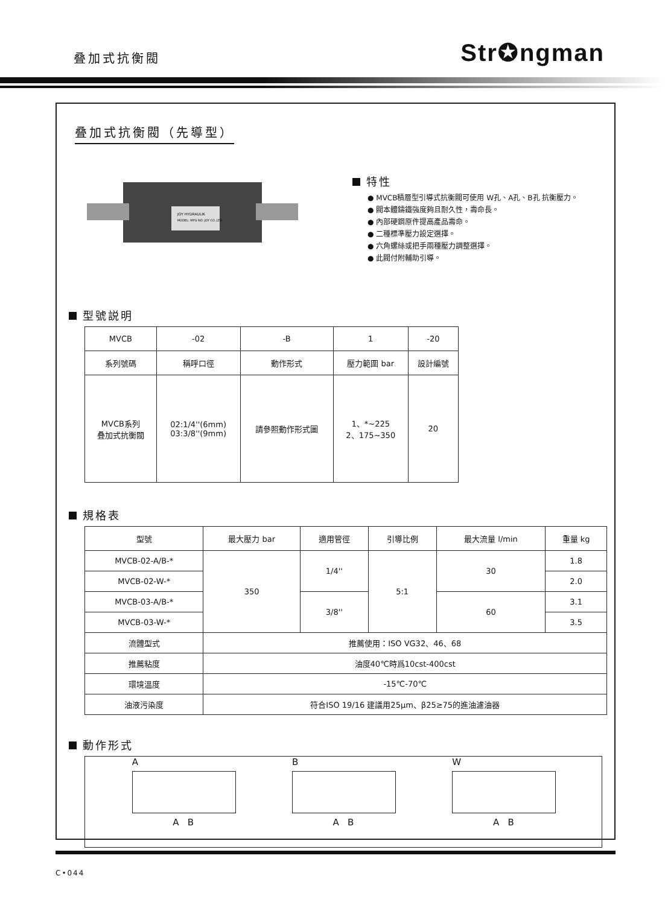叠加式抗衡閥 Str✪ngman
叠加式抗衡閥（先導型）
JOY HYDRAULIK
MODEL: MFG NO: JOY CO.,LTD
特性
● MVCB積層型引導式抗衡閥可使用 W孔、A孔、B孔 抗衡壓力。
● 閥本體鑄鐵強度夠且耐久性，壽命長。
● 內部硬鋼原件提高產品壽命。
● 二種標準壓力設定選擇。
● 六角螺絲或把手兩種壓力調整選擇。
● 此閥付附輔助引導。
型號説明
| MVCB | -02 | -B | 1 | -20 |
| 系列號碼 | 稱呼口徑 | 動作形式 | 壓力範圍 bar | 設計編號 |
| MVCB系列 叠加式抗衡閥 | 02:1/4''(6mm) 03:3/8''(9mm) | 請參照動作形式圖 | 1、*~225 2、175~350 | 20 |
規格表
| 型號 | 最大壓力 bar | 適用管徑 | 引導比例 | 最大流量 l/min | 重量 kg |
| --- | --- | --- | --- | --- | --- |
| MVCB-02-A/B-* | 350 | 1/4'' | 5:1 | 30 | 1.8 |
| MVCB-02-W-* | | | | | 2.0 |
| MVCB-03-A/B-* | | 3/8'' | | 60 | 3.1 |
| MVCB-03-W-* | | | | | 3.5 |
| 流體型式 | 推薦使用：ISO VG32、46、68 | | | | |
| 推薦粘度 | 油度40℃時爲10cst-400cst | | | | |
| 環境溫度 | -15℃-70℃ | | | | |
| 油液污染度 | 符合ISO 19/16 建議用25μm、β25≥75的進油濾油器 | | | | |
動作形式
A
A B
B
A B
W
A B
C•044